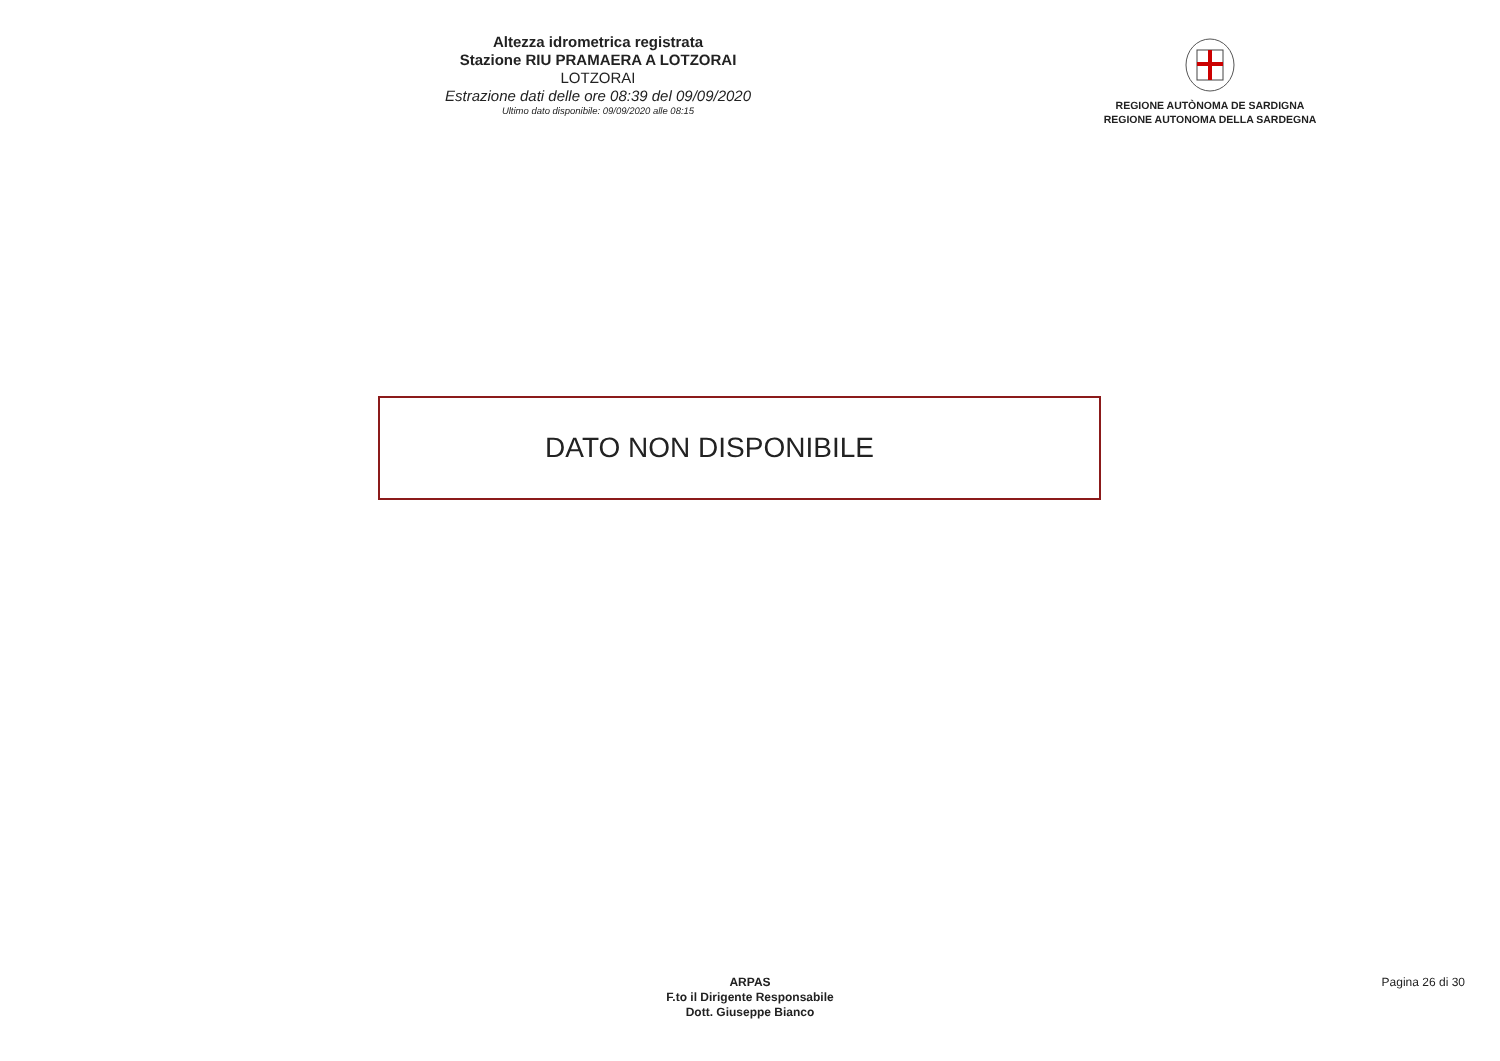Altezza idrometrica registrata
Stazione RIU PRAMAERA A LOTZORAI
LOTZORAI
Estrazione dati delle ore 08:39 del 09/09/2020
Ultimo dato disponibile: 09/09/2020 alle 08:15
REGIONE AUTÒNOMA DE SARDIGNA
REGIONE AUTONOMA DELLA SARDEGNA
DATO NON DISPONIBILE
ARPAS
F.to il Dirigente Responsabile
Dott. Giuseppe Bianco
Pagina 26 di 30